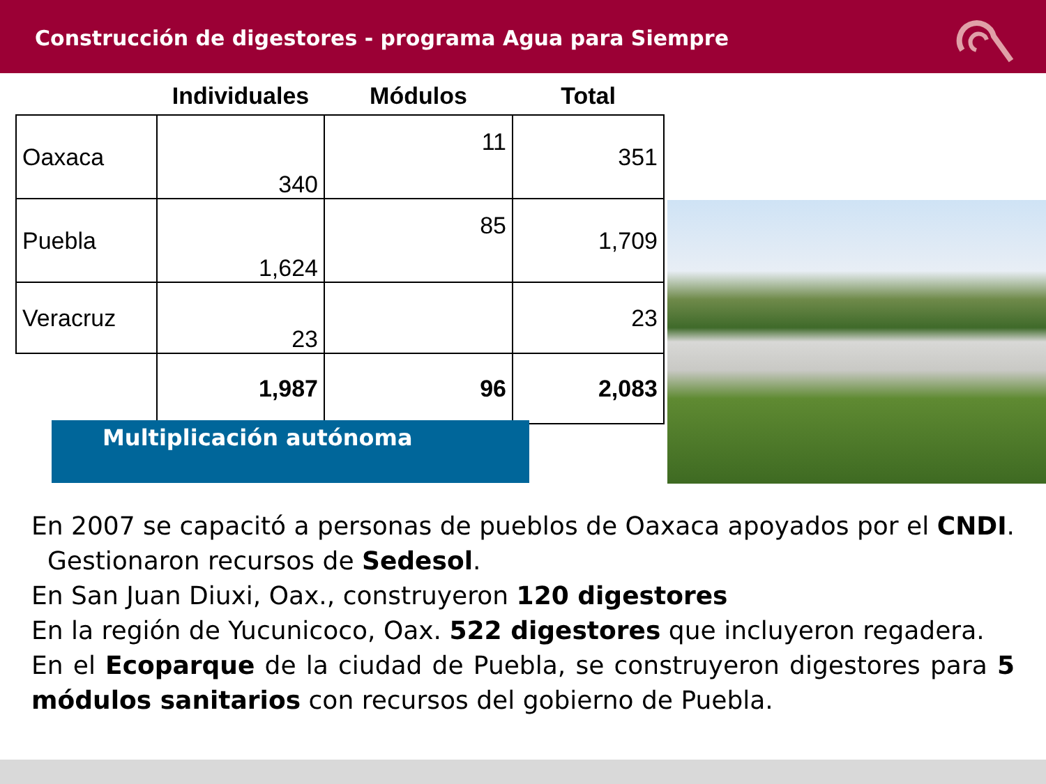Construcción de digestores - programa Agua para Siempre
| | Individuales | Módulos | Total |
| --- | --- | --- | --- |
| Oaxaca | 340 | 11 | 351 |
| Puebla | 1,624 | 85 | 1,709 |
| Veracruz | 23 | | 23 |
| | 1,987 | 96 | 2,083 |
Multiplicación autónoma
En 2007 se capacitó a personas de pueblos de Oaxaca apoyados por el CNDI. Gestionaron recursos de Sedesol.
En San Juan Diuxi, Oax., construyeron 120 digestores
En la región de Yucunicoco, Oax. 522 digestores que incluyeron regadera.
En el Ecoparque de la ciudad de Puebla, se construyeron digestores para 5 módulos sanitarios con recursos del gobierno de Puebla.